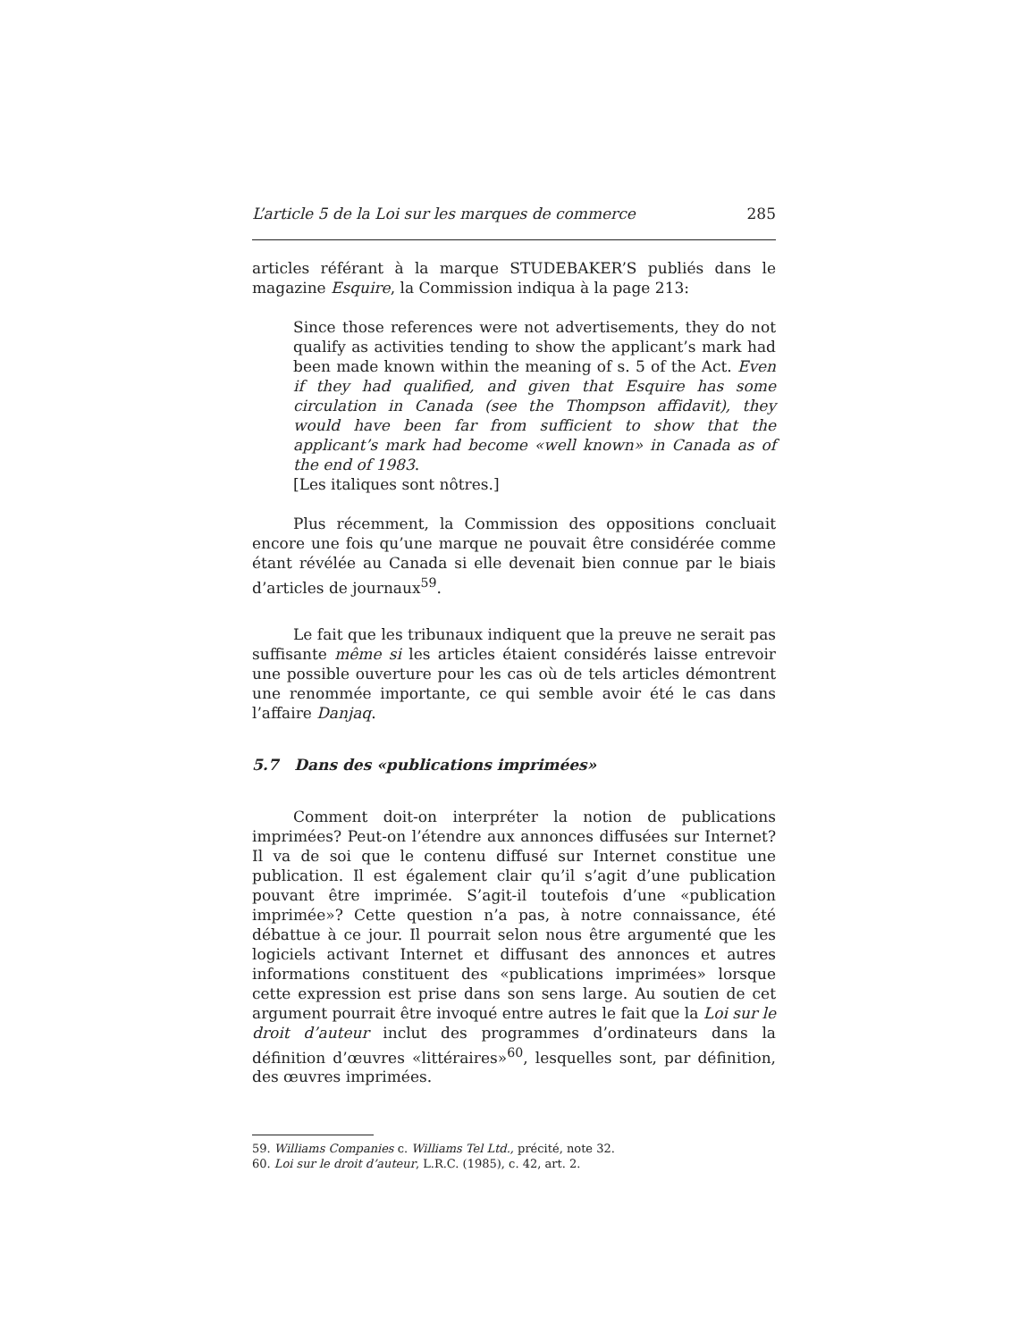L’article 5 de la Loi sur les marques de commerce 285
articles référant à la marque STUDEBAKER’S publiés dans le magazine Esquire, la Commission indiqua à la page 213:
Since those references were not advertisements, they do not qualify as activities tending to show the applicant’s mark had been made known within the meaning of s. 5 of the Act. Even if they had qualified, and given that Esquire has some circulation in Canada (see the Thompson affidavit), they would have been far from sufficient to show that the applicant’s mark had become «well known» in Canada as of the end of 1983.
[Les italiques sont nôtres.]
Plus récemment, la Commission des oppositions concluait encore une fois qu’une marque ne pouvait être considérée comme étant révélée au Canada si elle devenait bien connue par le biais d’articles de journaux<sup>59</sup>.
Le fait que les tribunaux indiquent que la preuve ne serait pas suffisante même si les articles étaient considérés laisse entrevoir une possible ouverture pour les cas où de tels articles démontrent une renommée importante, ce qui semble avoir été le cas dans l’affaire Danjaq.
5.7 Dans des «publications imprimées»
Comment doit-on interpréter la notion de publications imprimées? Peut-on l’étendre aux annonces diffusées sur Internet? Il va de soi que le contenu diffusé sur Internet constitue une publication. Il est également clair qu’il s’agit d’une publication pouvant être imprimée. S’agit-il toutefois d’une «publication imprimée»? Cette question n’a pas, à notre connaissance, été débattue à ce jour. Il pourrait selon nous être argumenté que les logiciels activant Internet et diffusant des annonces et autres informations constituent des «publications imprimées» lorsque cette expression est prise dans son sens large. Au soutien de cet argument pourrait être invoqué entre autres le fait que la Loi sur le droit d’auteur inclut des programmes d’ordinateurs dans la définition d’œuvres «littéraires»<sup>60</sup>, lesquelles sont, par définition, des œuvres imprimées.
59. Williams Companies c. Williams Tel Ltd., précité, note 32.
60. Loi sur le droit d’auteur, L.R.C. (1985), c. 42, art. 2.